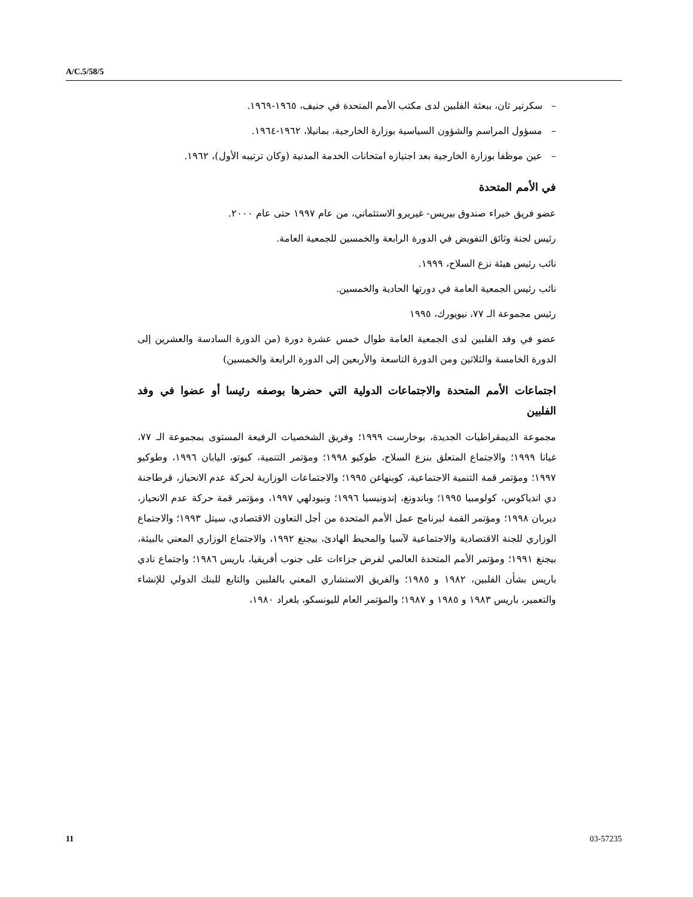A/C.5/58/5
– سكرتير ثان، ببعثة الفلبين لدى مكتب الأمم المتحدة في جنيف، ١٩٦٥-١٩٦٩.
– مسؤول المراسم والشؤون السياسية بوزارة الخارجية، بمانيلا، ١٩٦٢-١٩٦٤.
– عين موظفا بوزارة الخارجية بعد اجتيازه امتحانات الخدمة المدنية (وكان ترتيبه الأول)، ١٩٦٢.
في الأمم المتحدة
عضو فريق خبراء صندوق بيريس- غيريرو الاستئماني، من عام ١٩٩٧ حتى عام ٢٠٠٠.
رئيس لجنة وثائق التفويض في الدورة الرابعة والخمسين للجمعية العامة.
نائب رئيس هيئة نزع السلاح، ١٩٩٩.
نائب رئيس الجمعية العامة في دورتها الحادية والخمسين.
رئيس مجموعة الـ ٧٧، نيويورك، ١٩٩٥
عضو في وفد الفلبين لدى الجمعية العامة طوال خمس عشرة دورة (من الدورة السادسة والعشرين إلى الدورة الخامسة والثلاثين ومن الدورة التاسعة والأربعين إلى الدورة الرابعة والخمسين)
اجتماعات الأمم المتحدة والاجتماعات الدولية التي حضرها بوصفه رئيسا أو عضوا في وفد الفلبين
مجموعة الديمقراطيات الجديدة، بوخارست ١٩٩٩؛ وفريق الشخصيات الرفيعة المستوى بمجموعة الـ ٧٧، غيانا ١٩٩٩؛ والاجتماع المتعلق بنزع السلاح، طوكيو ١٩٩٨؛ ومؤتمر التنمية، كيوتو، اليابان ١٩٩٦، وطوكيو ١٩٩٧؛ ومؤتمر قمة التنمية الاجتماعية، كوبنهاغن ١٩٩٥؛ والاجتماعات الوزارية لحركة عدم الانحياز، قرطاجنة دي اندياكوس، كولومبيا ١٩٩٥؛ وباندونغ، إندونيسيا ١٩٩٦؛ ونيودلهي ١٩٩٧، ومؤتمر قمة حركة عدم الانحياز، ديربان ١٩٩٨؛ ومؤتمر القمة لبرنامج عمل الأمم المتحدة من أجل التعاون الاقتصادي، سيتل ١٩٩٣؛ والاجتماع الوزاري للجنة الاقتصادية والاجتماعية لآسيا والمحيط الهادئ، بيجنغ ١٩٩٢، والاجتماع الوزاري المعني بالبيئة، بيجنغ ١٩٩١؛ ومؤتمر الأمم المتحدة العالمي لفرض جزاءات على جنوب أفريقيا، باريس ١٩٨٦؛ واجتماع نادي باريس بشأن الفلبين، ١٩٨٢ و ١٩٨٥؛ والفريق الاستشاري المعني بالفلبين والتابع للبنك الدولي للإنشاء والتعمير، باريس ١٩٨٣ و ١٩٨٥ و ١٩٨٧؛ والمؤتمر العام لليونسكو، بلغراد ١٩٨٠،
11 03-57235